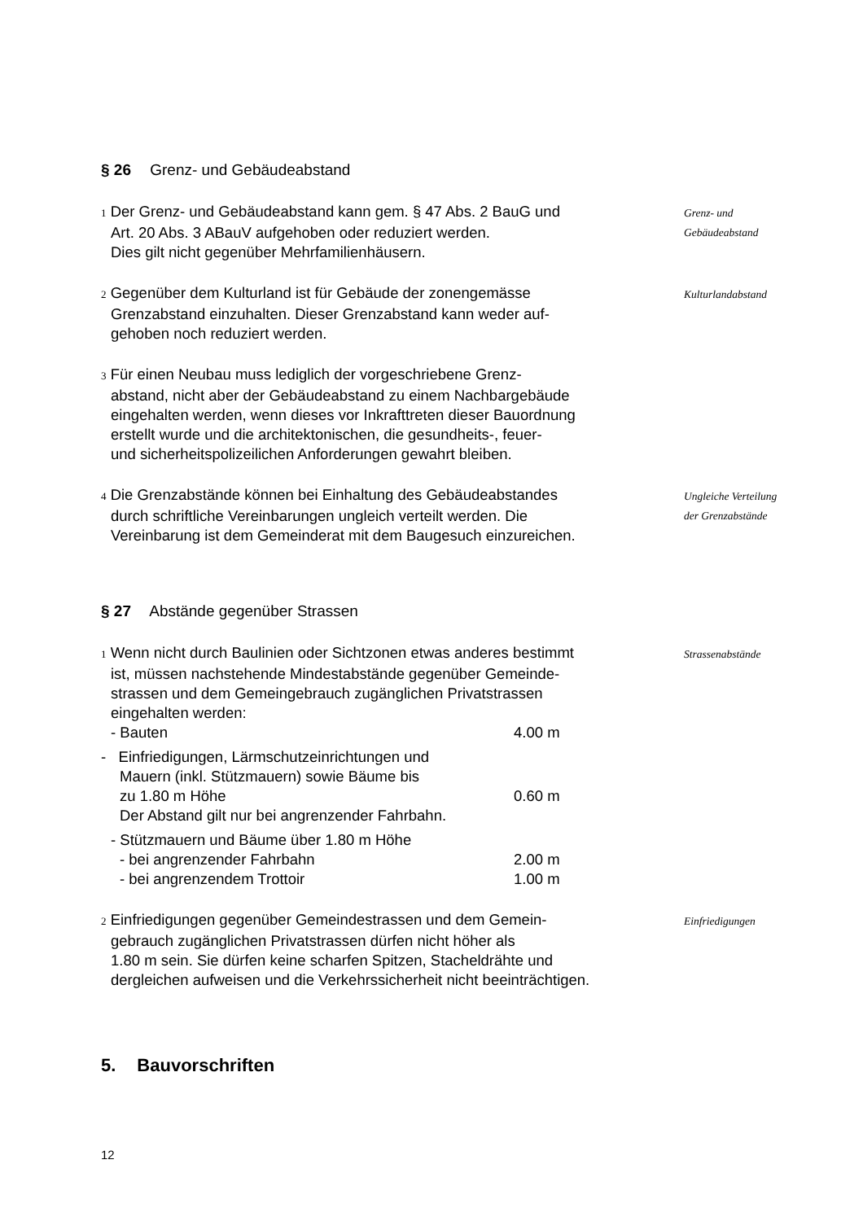§ 26 Grenz- und Gebäudeabstand
1 Der Grenz- und Gebäudeabstand kann gem. § 47 Abs. 2 BauG und
Art. 20 Abs. 3 ABauV aufgehoben oder reduziert werden.
Dies gilt nicht gegenüber Mehrfamilienhäusern.
Grenz- und
Gebäudeabstand
2 Gegenüber dem Kulturland ist für Gebäude der zonengemässe
Grenzabstand einzuhalten. Dieser Grenzabstand kann weder auf-
gehoben noch reduziert werden.
Kulturlandabstand
3 Für einen Neubau muss lediglich der vorgeschriebene Grenz-
abstand, nicht aber der Gebäudeabstand zu einem Nachbargebäude
eingehalten werden, wenn dieses vor Inkrafttreten dieser Bauordnung
erstellt wurde und die architektonischen, die gesundheits-, feuer-
und sicherheitspolizeilichen Anforderungen gewahrt bleiben.
4 Die Grenzabstände können bei Einhaltung des Gebäudeabstandes
durch schriftliche Vereinbarungen ungleich verteilt werden. Die
Vereinbarung ist dem Gemeinderat mit dem Baugesuch einzureichen.
Ungleiche Verteilung
der Grenzabstände
§ 27 Abstände gegenüber Strassen
1 Wenn nicht durch Baulinien oder Sichtzonen etwas anderes bestimmt
ist, müssen nachstehende Mindestabstände gegenüber Gemeinde-
strassen und dem Gemeingebrauch zugänglichen Privatstrassen
eingehalten werden:
- Bauten 4.00 m
- Einfriedigungen, Lärmschutzeinrichtungen und
Mauern (inkl. Stützmauern) sowie Bäume bis
zu 1.80 m Höhe
Der Abstand gilt nur bei angrenzender Fahrbahn.
0.60 m
- Stützmauern und Bäume über 1.80 m Höhe
- bei angrenzender Fahrbahn 2.00 m
- bei angrenzendem Trottoir 1.00 m
Strassenabstände
2 Einfriedigungen gegenüber Gemeindestrassen und dem Gemein-
gebrauch zugänglichen Privatstrassen dürfen nicht höher als
1.80 m sein. Sie dürfen keine scharfen Spitzen, Stacheldrähte und
dergleichen aufweisen und die Verkehrssicherheit nicht beeinträchtigen.
Einfriedigungen
5. Bauvorschriften
12